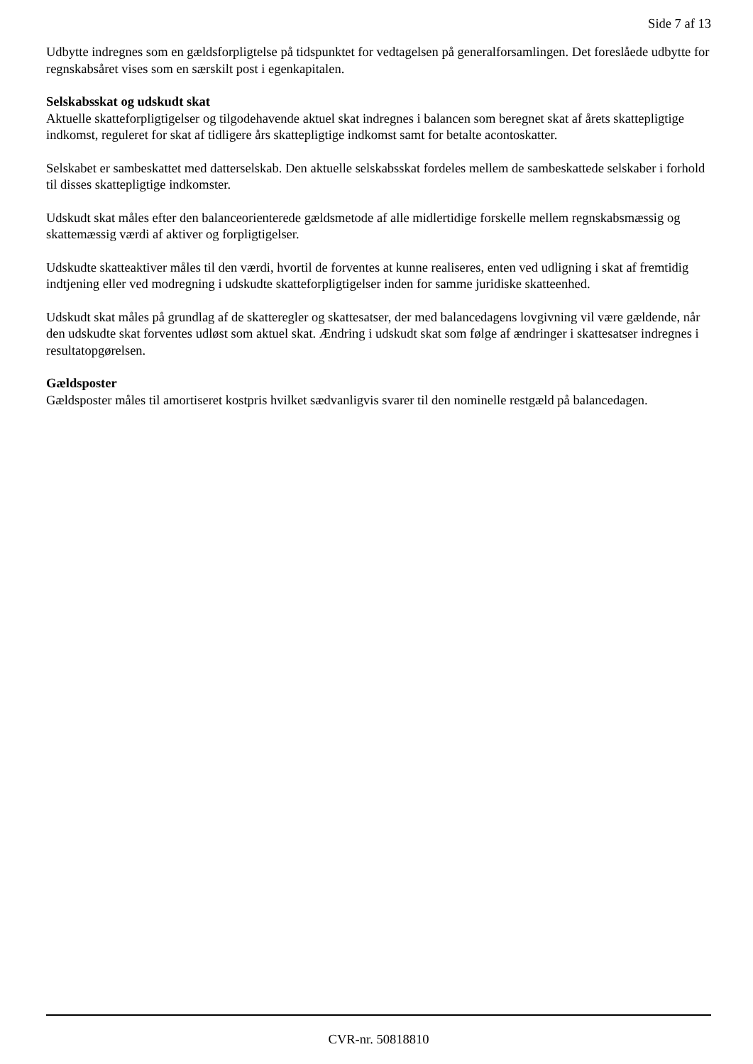Side 7 af 13
Udbytte indregnes som en gældsforpligtelse på tidspunktet for vedtagelsen på generalforsamlingen. Det foreslåede udbytte for regnskabsåret vises som en særskilt post i egenkapitalen.
Selskabsskat og udskudt skat
Aktuelle skatteforpligtigelser og tilgodehavende aktuel skat indregnes i balancen som beregnet skat af årets skattepligtige indkomst, reguleret for skat af tidligere års skattepligtige indkomst samt for betalte acontoskatter.
Selskabet er sambeskattet med datterselskab. Den aktuelle selskabsskat fordeles mellem de sambeskattede selskaber i forhold til disses skattepligtige indkomster.
Udskudt skat måles efter den balanceorienterede gældsmetode af alle midlertidige forskelle mellem regnskabsmæssig og skattemæssig værdi af aktiver og forpligtigelser.
Udskudte skatteaktiver måles til den værdi, hvortil de forventes at kunne realiseres, enten ved udligning i skat af fremtidig indtjening eller ved modregning i udskudte skatteforpligtigelser inden for samme juridiske skatteenhed.
Udskudt skat måles på grundlag af de skatteregler og skattesatser, der med balancedagens lovgivning vil være gældende, når den udskudte skat forventes udløst som aktuel skat. Ændring i udskudt skat som følge af ændringer i skattesatser indregnes i resultatopgørelsen.
Gældsposter
Gældsposter måles til amortiseret kostpris hvilket sædvanligvis svarer til den nominelle restgæld på balancedagen.
CVR-nr. 50818810